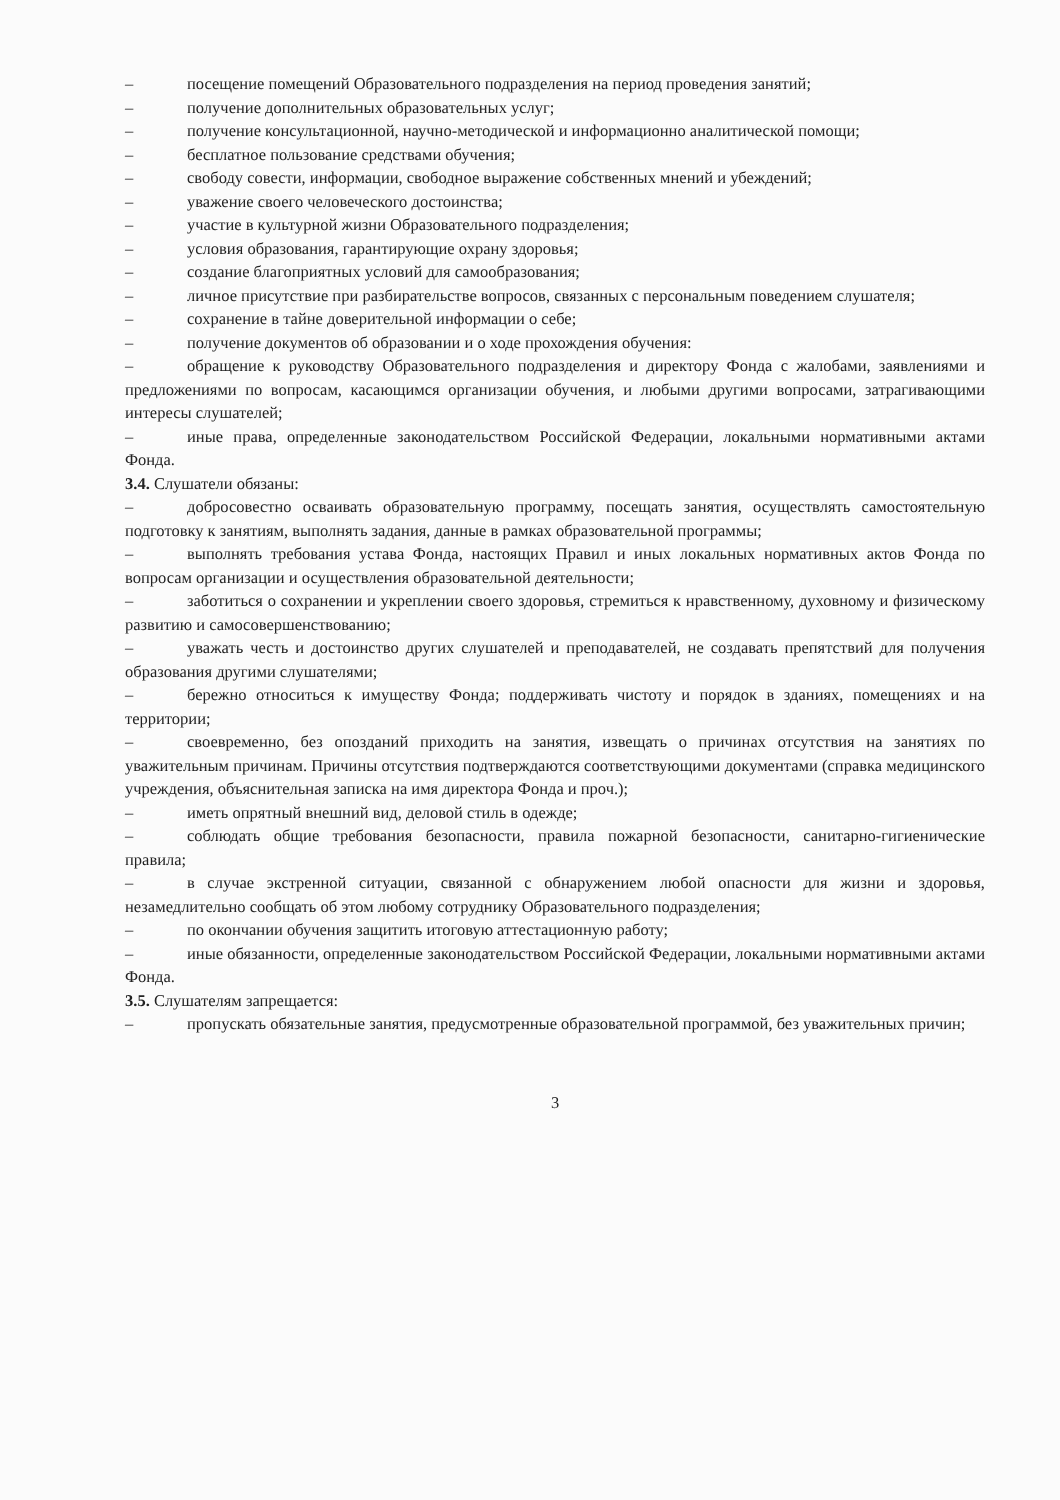– посещение помещений Образовательного подразделения на период проведения занятий;
– получение дополнительных образовательных услуг;
– получение консультационной, научно-методической и информационно аналитической помощи;
– бесплатное пользование средствами обучения;
– свободу совести, информации, свободное выражение собственных мнений и убеждений;
– уважение своего человеческого достоинства;
– участие в культурной жизни Образовательного подразделения;
– условия образования, гарантирующие охрану здоровья;
– создание благоприятных условий для самообразования;
– личное присутствие при разбирательстве вопросов, связанных с персональным поведением слушателя;
– сохранение в тайне доверительной информации о себе;
– получение документов об образовании и о ходе прохождения обучения:
– обращение к руководству Образовательного подразделения и директору Фонда с жалобами, заявлениями и предложениями по вопросам, касающимся организации обучения, и любыми другими вопросами, затрагивающими интересы слушателей;
– иные права, определенные законодательством Российской Федерации, локальными нормативными актами Фонда.
3.4. Слушатели обязаны:
– добросовестно осваивать образовательную программу, посещать занятия, осуществлять самостоятельную подготовку к занятиям, выполнять задания, данные в рамках образовательной программы;
– выполнять требования устава Фонда, настоящих Правил и иных локальных нормативных актов Фонда по вопросам организации и осуществления образовательной деятельности;
– заботиться о сохранении и укреплении своего здоровья, стремиться к нравственному, духовному и физическому развитию и самосовершенствованию;
– уважать честь и достоинство других слушателей и преподавателей, не создавать препятствий для получения образования другими слушателями;
– бережно относиться к имуществу Фонда; поддерживать чистоту и порядок в зданиях, помещениях и на территории;
– своевременно, без опозданий приходить на занятия, извещать о причинах отсутствия на занятиях по уважительным причинам. Причины отсутствия подтверждаются соответствующими документами (справка медицинского учреждения, объяснительная записка на имя директора Фонда и проч.);
– иметь опрятный внешний вид, деловой стиль в одежде;
– соблюдать общие требования безопасности, правила пожарной безопасности, санитарно-гигиенические правила;
– в случае экстренной ситуации, связанной с обнаружением любой опасности для жизни и здоровья, незамедлительно сообщать об этом любому сотруднику Образовательного подразделения;
– по окончании обучения защитить итоговую аттестационную работу;
– иные обязанности, определенные законодательством Российской Федерации, локальными нормативными актами Фонда.
3.5. Слушателям запрещается:
– пропускать обязательные занятия, предусмотренные образовательной программой, без уважительных причин;
3